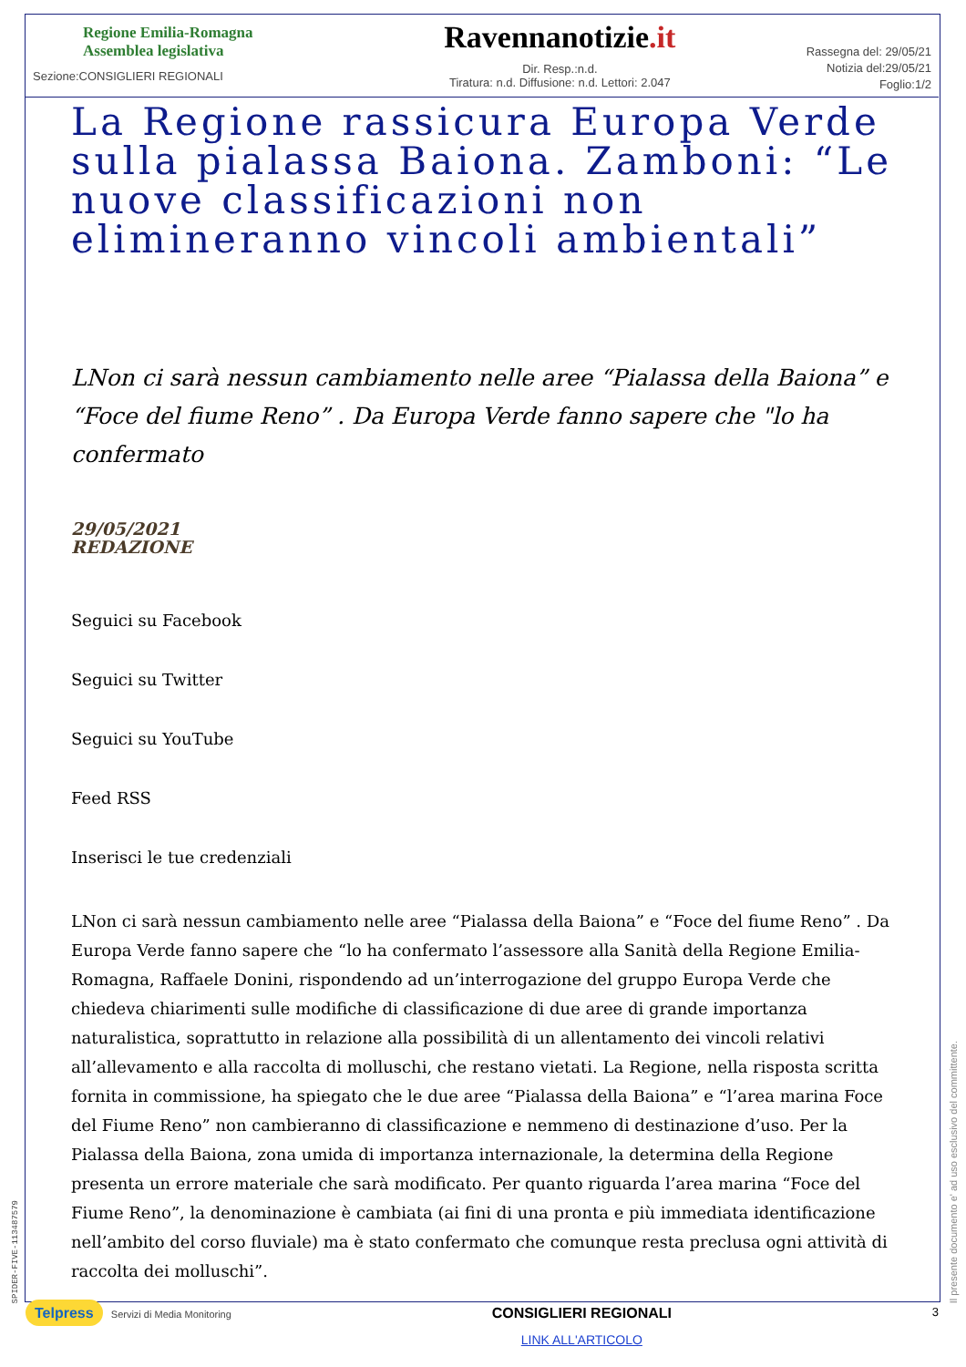Regione Emilia-Romagna
Assemblea legislativa
Sezione:CONSIGLIERI REGIONALI
Ravennanotizie.it
Dir. Resp.:n.d.
Tiratura: n.d. Diffusione: n.d. Lettori: 2.047
Rassegna del: 29/05/21
Notizia del:29/05/21
Foglio:1/2
La Regione rassicura Europa Verde sulla pialassa Baiona. Zamboni: “Le nuove classificazioni non elimineranno vincoli ambientali”
LNon ci sarà nessun cambiamento nelle aree “Pialassa della Baiona” e “Foce del fiume Reno” . Da Europa Verde fanno sapere che "lo ha confermato
29/05/2021
REDAZIONE
Seguici su Facebook
Seguici su Twitter
Seguici su YouTube
Feed RSS
Inserisci le tue credenziali
LNon ci sarà nessun cambiamento nelle aree “Pialassa della Baiona” e “Foce del fiume Reno” . Da Europa Verde fanno sapere che “lo ha confermato l’assessore alla Sanità della Regione Emilia-Romagna, Raffaele Donini, rispondendo ad un’interrogazione del gruppo Europa Verde che chiedeva chiarimenti sulle modifiche di classificazione di due aree di grande importanza naturalistica, soprattutto in relazione alla possibilità di un allentamento dei vincoli relativi all’allevamento e alla raccolta di molluschi, che restano vietati. La Regione, nella risposta scritta fornita in commissione, ha spiegato che le due aree “Pialassa della Baiona” e “l’area marina Foce del Fiume Reno” non cambieranno di classificazione e nemmeno di destinazione d’uso. Per la Pialassa della Baiona, zona umida di importanza internazionale, la determina della Regione presenta un errore materiale che sarà modificato. Per quanto riguarda l’area marina “Foce del Fiume Reno”, la denominazione è cambiata (ai fini di una pronta e più immediata identificazione nell’ambito del corso fluviale) ma è stato confermato che comunque resta preclusa ogni attività di raccolta dei molluschi”.
Telpress Servizi di Media Monitoring
CONSIGLIERI REGIONALI
LINK ALL'ARTICOLO
3
Il presente documento e' ad uso esclusivo del committente.
SPIDER-FIVE-113487579